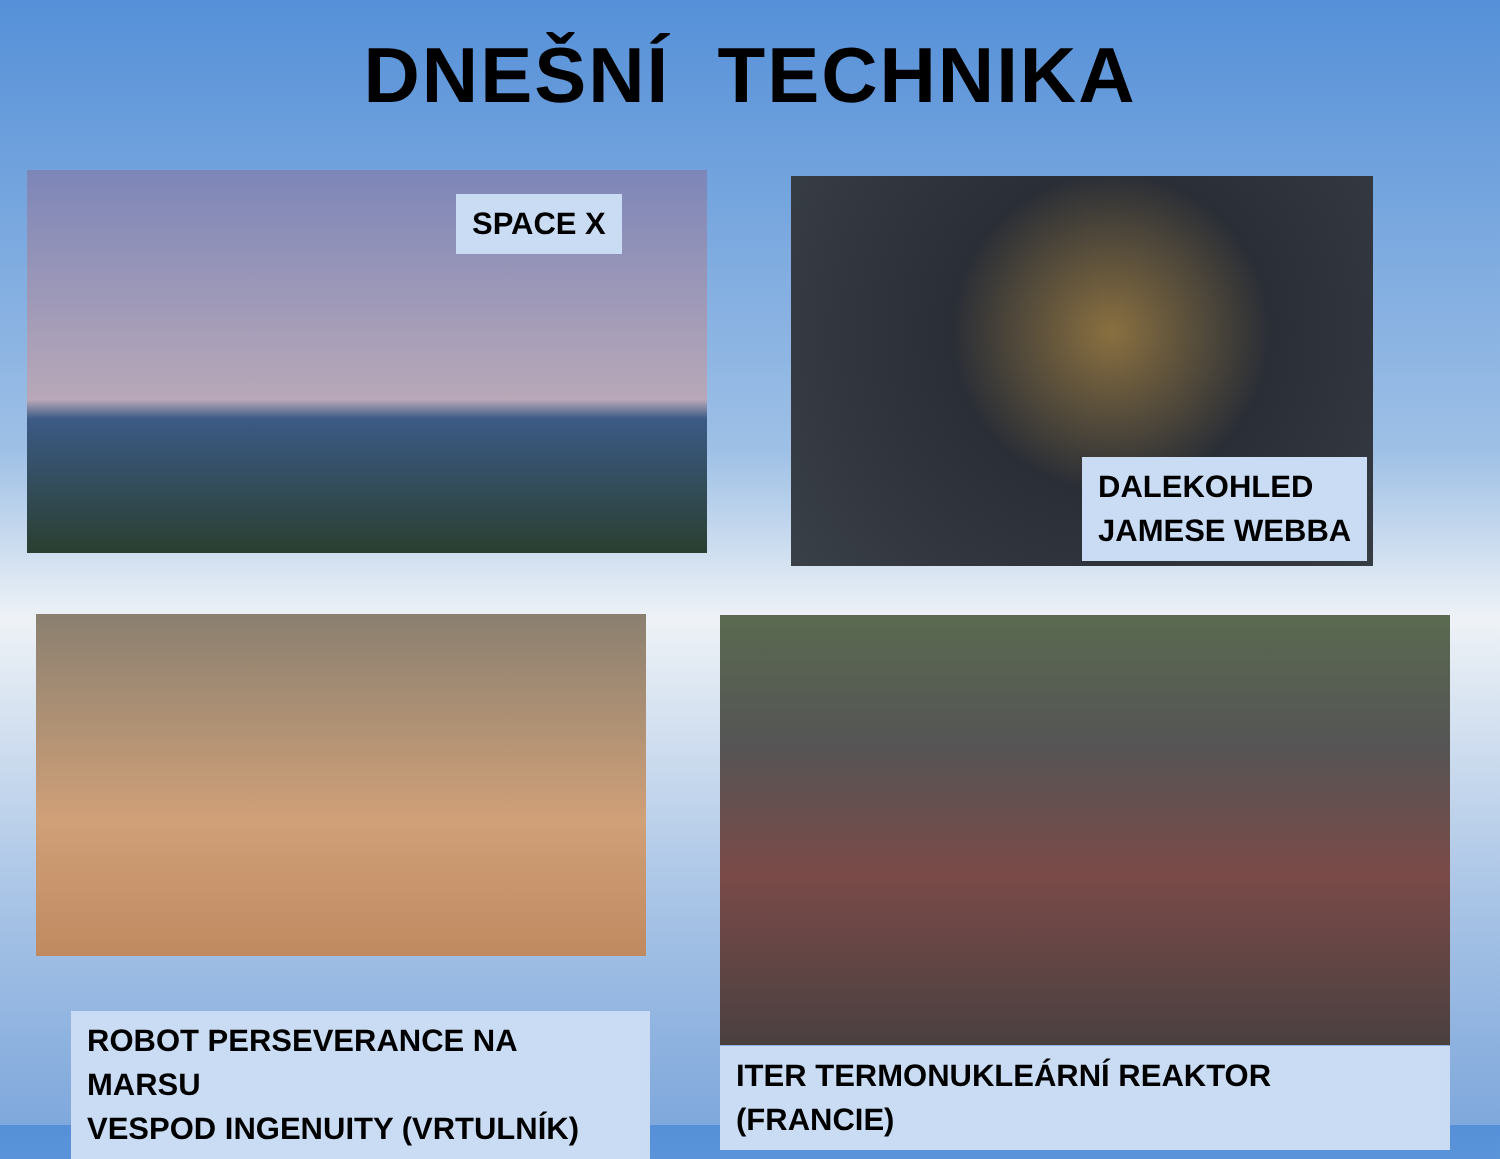DNEŠNÍ TECHNIKA
SPACE X
DALEKOHLED
JAMESE WEBBA
ROBOT PERSEVERANCE NA MARSU
VESPOD INGENUITY (VRTULNÍK)
ITER TERMONUKLEÁRNÍ REAKTOR (FRANCIE)